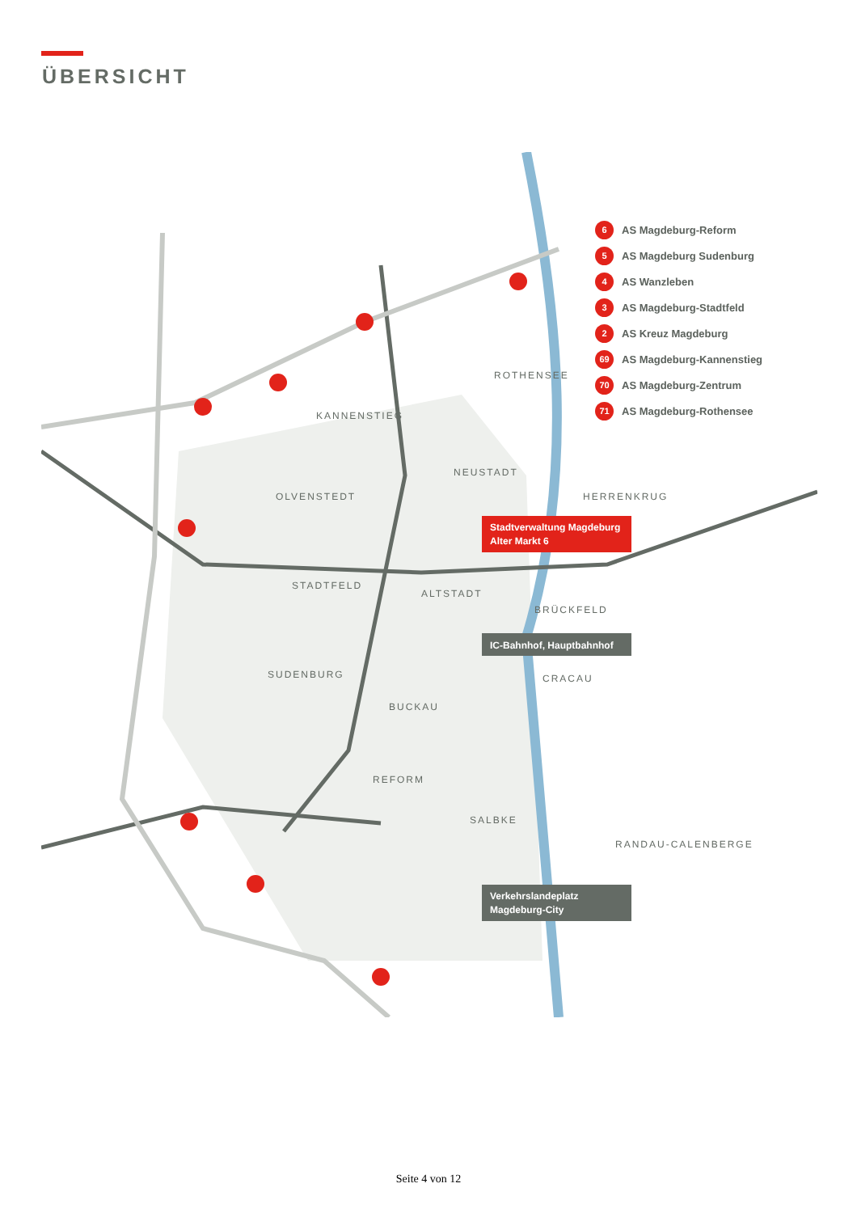ÜBERSICHT
KANNENSTIEG
ROTHENSEE
OLVENSTEDT
NEUSTADT
HERRENKRUG
STADTFELD
ALTSTADT
BRÜCKFELD
SUDENBURG
CRACAU
BUCKAU
REFORM
SALBKE
RANDAU-CALENBERGE
Stadtverwaltung Magdeburg
Alter Markt 6
IC-Bahnhof, Hauptbahnhof
Verkehrslandeplatz
Magdeburg-City
6 AS Magdeburg-Reform
5 AS Magdeburg Sudenburg
4 AS Wanzleben
3 AS Magdeburg-Stadtfeld
2 AS Kreuz Magdeburg
69 AS Magdeburg-Kannenstieg
70 AS Magdeburg-Zentrum
71 AS Magdeburg-Rothensee
Seite 4 von 12